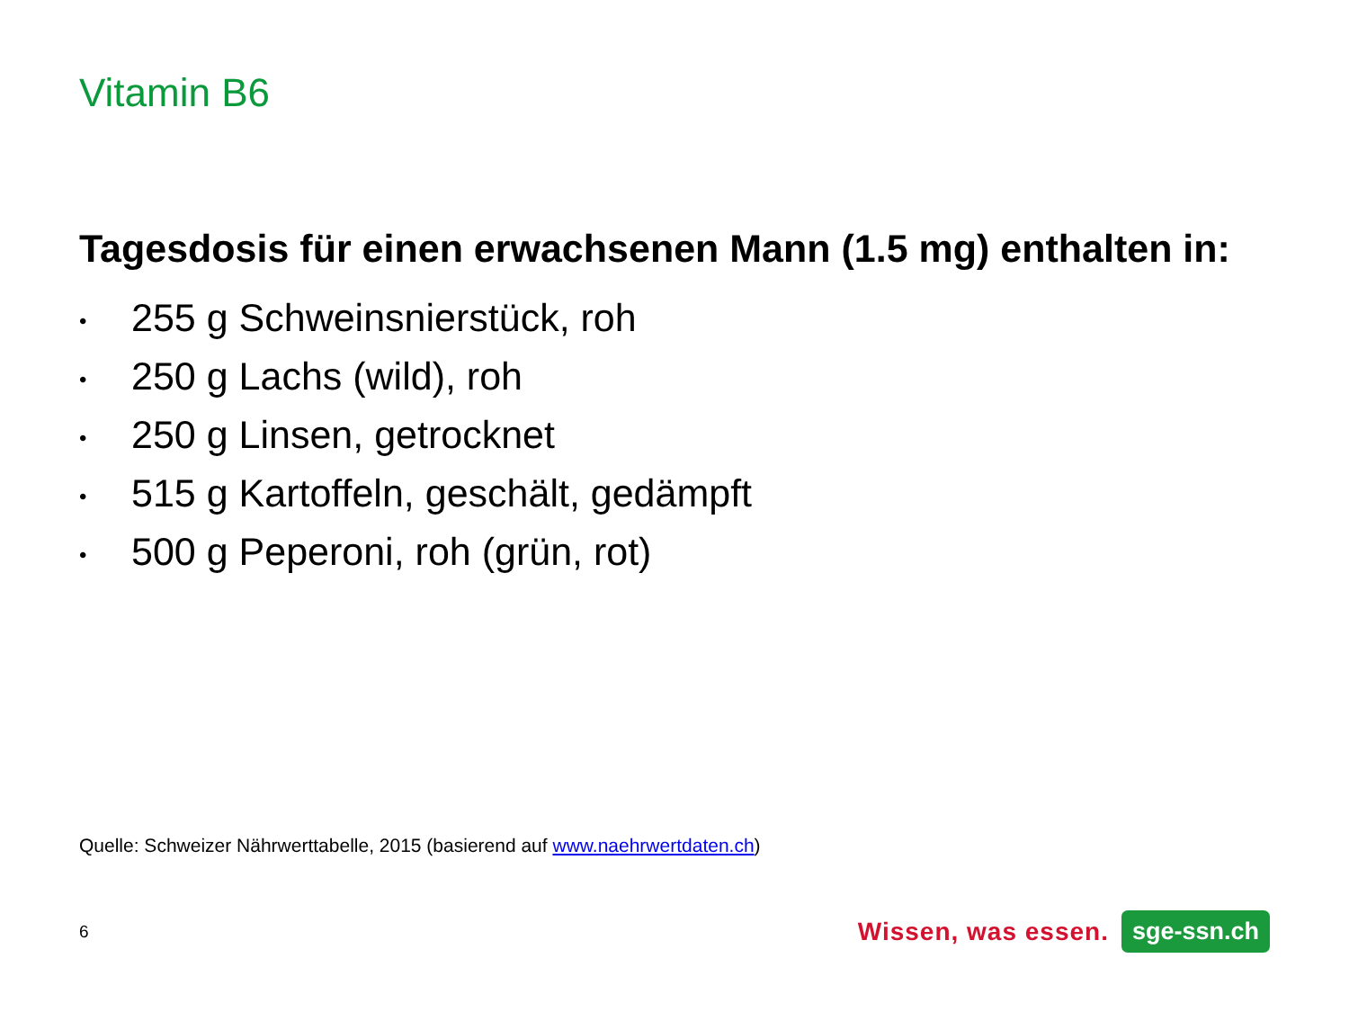Vitamin B6
Tagesdosis für einen erwachsenen Mann (1.5 mg) enthalten in:
• 255 g Schweinsnierstück, roh
• 250 g Lachs (wild), roh
• 250 g Linsen, getrocknet
• 515 g Kartoffeln, geschält, gedämpft
• 500 g Peperoni, roh (grün, rot)
Quelle: Schweizer Nährwerttabelle, 2015 (basierend auf www.naehrwertdaten.ch)
6
Wissen, was essen. sge-ssn.ch